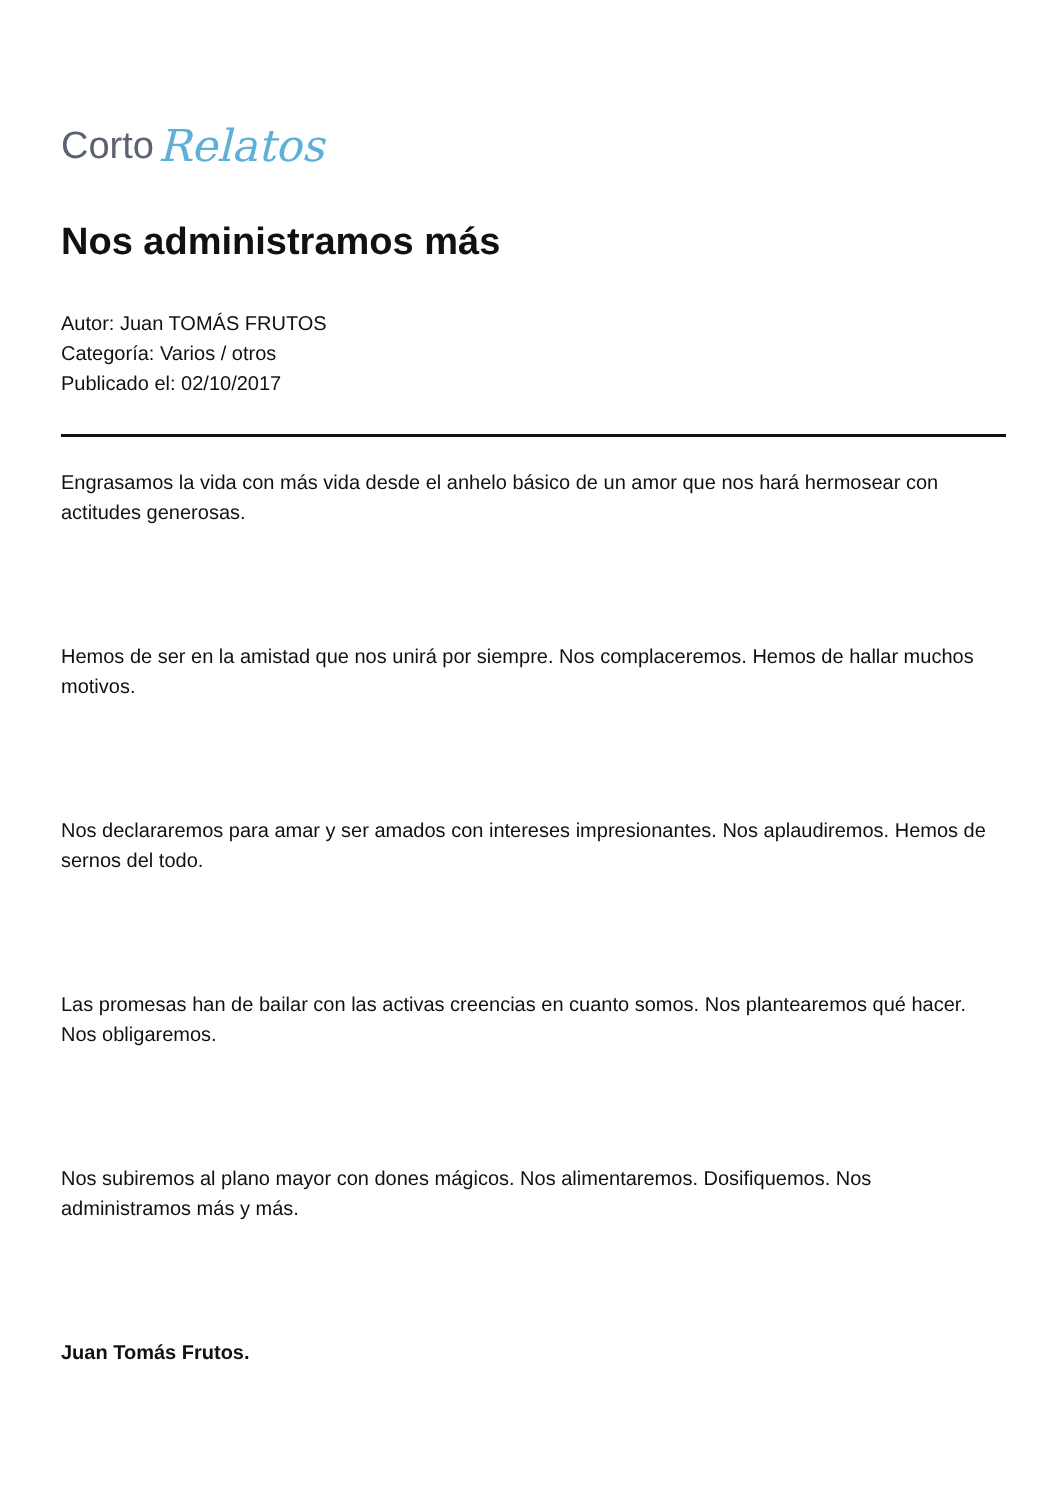Corto Relatos
Nos administramos más
Autor: Juan TOMÁS FRUTOS
Categoría: Varios / otros
Publicado el: 02/10/2017
Engrasamos la vida con más vida desde el anhelo básico de un amor que nos hará hermosear con actitudes generosas.
Hemos de ser en la amistad que nos unirá por siempre. Nos complaceremos. Hemos de hallar muchos motivos.
Nos declararemos para amar y ser amados con intereses impresionantes. Nos aplaudiremos. Hemos de sernos del todo.
Las promesas han de bailar con las activas creencias en cuanto somos. Nos plantearemos qué hacer. Nos obligaremos.
Nos subiremos al plano mayor con dones mágicos. Nos alimentaremos. Dosifiquemos. Nos administramos más y más.
Juan Tomás Frutos.